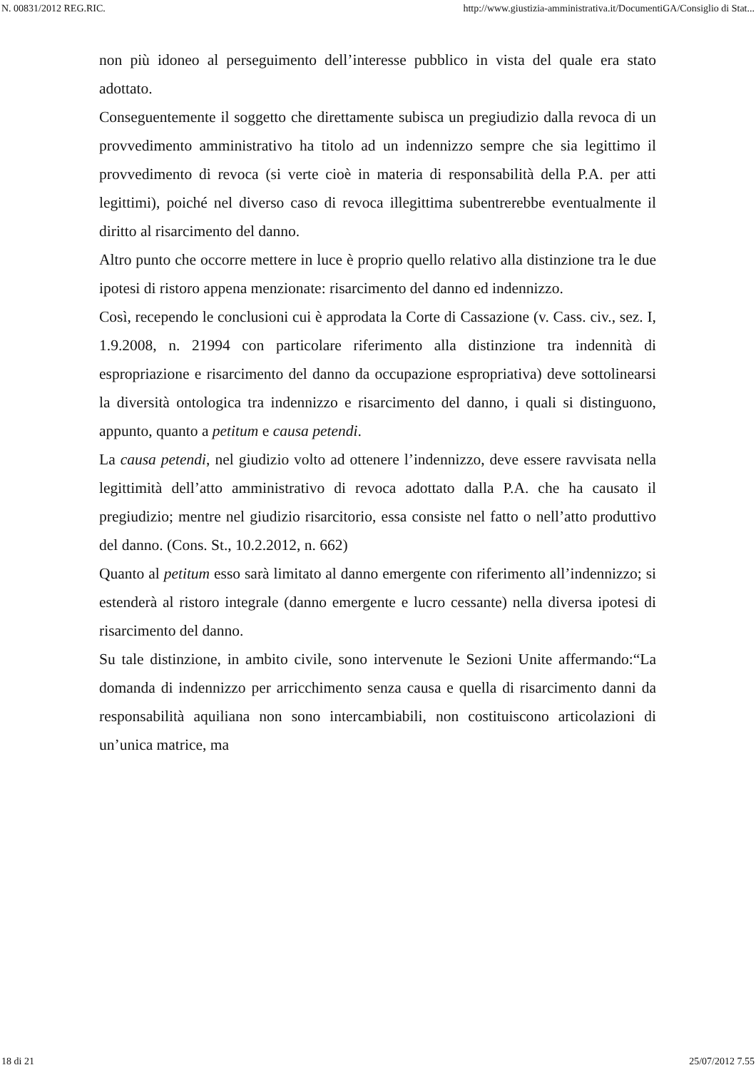N. 00831/2012 REG.RIC. http://www.giustizia-amministrativa.it/DocumentiGA/Consiglio di Stat...
non più idoneo al perseguimento dell’interesse pubblico in vista del quale era stato adottato.
Conseguentemente il soggetto che direttamente subisca un pregiudizio dalla revoca di un provvedimento amministrativo ha titolo ad un indennizzo sempre che sia legittimo il provvedimento di revoca (si verte cioè in materia di responsabilità della P.A. per atti legittimi), poiché nel diverso caso di revoca illegittima subentrerebbe eventualmente il diritto al risarcimento del danno.
Altro punto che occorre mettere in luce è proprio quello relativo alla distinzione tra le due ipotesi di ristoro appena menzionate: risarcimento del danno ed indennizzo.
Così, recependo le conclusioni cui è approdata la Corte di Cassazione (v. Cass. civ., sez. I, 1.9.2008, n. 21994 con particolare riferimento alla distinzione tra indennità di espropriazione e risarcimento del danno da occupazione espropriativa) deve sottolinearsi la diversità ontologica tra indennizzo e risarcimento del danno, i quali si distinguono, appunto, quanto a petitum e causa petendi.
La causa petendi, nel giudizio volto ad ottenere l’indennizzo, deve essere ravvisata nella legittimità dell’atto amministrativo di revoca adottato dalla P.A. che ha causato il pregiudizio; mentre nel giudizio risarcitorio, essa consiste nel fatto o nell’atto produttivo del danno. (Cons. St., 10.2.2012, n. 662)
Quanto al petitum esso sarà limitato al danno emergente con riferimento all’indennizzo; si estenderà al ristoro integrale (danno emergente e lucro cessante) nella diversa ipotesi di risarcimento del danno.
Su tale distinzione, in ambito civile, sono intervenute le Sezioni Unite affermando:“La domanda di indennizzo per arricchimento senza causa e quella di risarcimento danni da responsabilità aquiliana non sono intercambiabili, non costituiscono articolazioni di un’unica matrice, ma
18 di 21 25/07/2012 7.55